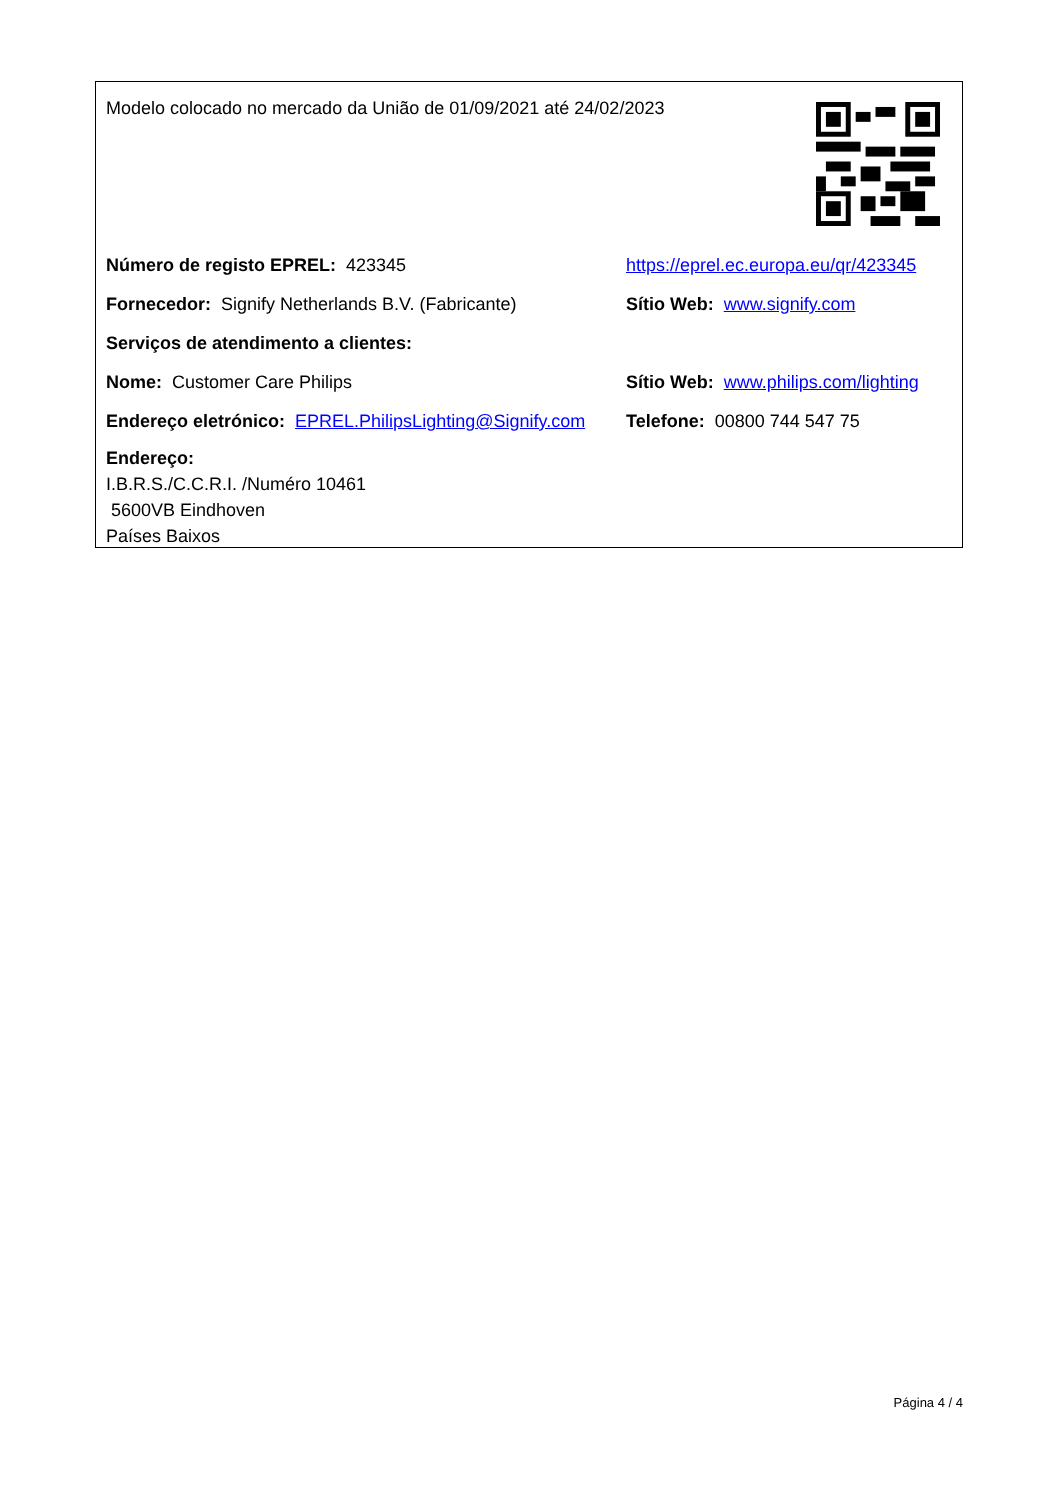Modelo colocado no mercado da União de 01/09/2021 até 24/02/2023
Número de registo EPREL: 423345
https://eprel.ec.europa.eu/qr/423345
Fornecedor: Signify Netherlands B.V. (Fabricante)
Sítio Web: www.signify.com
Serviços de atendimento a clientes:
Nome: Customer Care Philips
Sítio Web: www.philips.com/lighting
Endereço eletrónico: EPREL.PhilipsLighting@Signify.com
Telefone: 00800 744 547 75
Endereço:
I.B.R.S./C.C.R.I. /Numéro 10461
5600VB Eindhoven
Países Baixos
Página 4 / 4